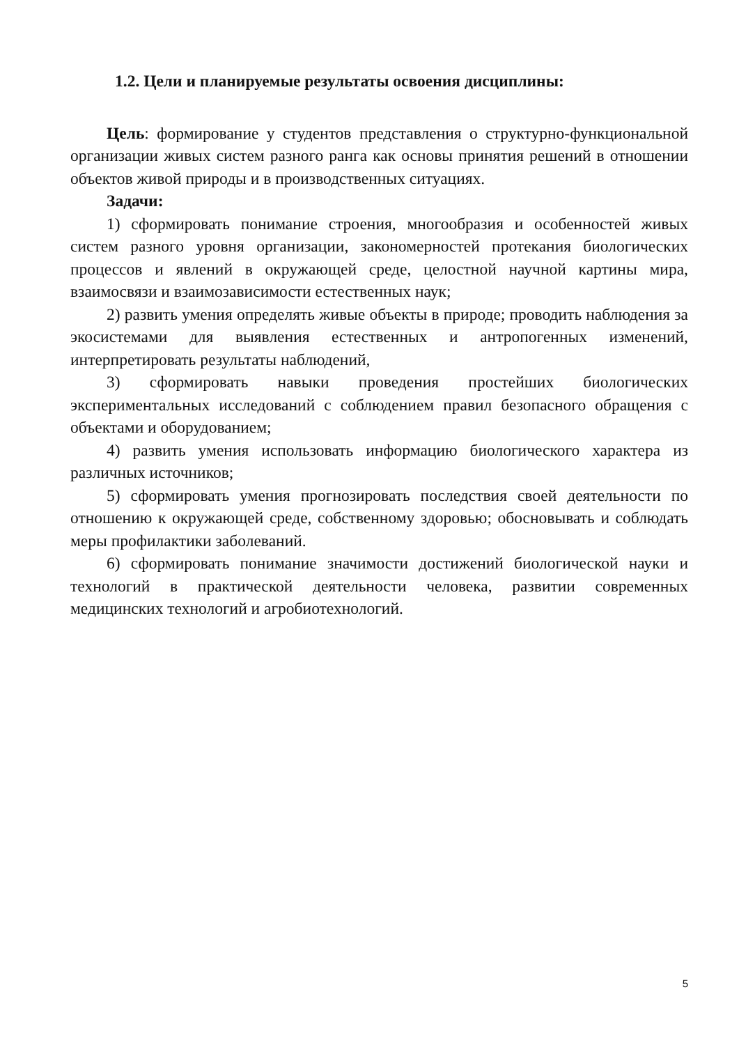1.2. Цели и планируемые результаты освоения дисциплины:
Цель: формирование у студентов представления о структурно-функциональной организации живых систем разного ранга как основы принятия решений в отношении объектов живой природы и в производственных ситуациях.
Задачи:
1) сформировать понимание строения, многообразия и особенностей живых систем разного уровня организации, закономерностей протекания биологических процессов и явлений в окружающей среде, целостной научной картины мира, взаимосвязи и взаимозависимости естественных наук;
2) развить умения определять живые объекты в природе; проводить наблюдения за экосистемами для выявления естественных и антропогенных изменений, интерпретировать результаты наблюдений,
3) сформировать навыки проведения простейших биологических экспериментальных исследований с соблюдением правил безопасного обращения с объектами и оборудованием;
4) развить умения использовать информацию биологического характера из различных источников;
5) сформировать умения прогнозировать последствия своей деятельности по отношению к окружающей среде, собственному здоровью; обосновывать и соблюдать меры профилактики заболеваний.
6) сформировать понимание значимости достижений биологической науки и технологий в практической деятельности человека, развитии современных медицинских технологий и агробиотехнологий.
5